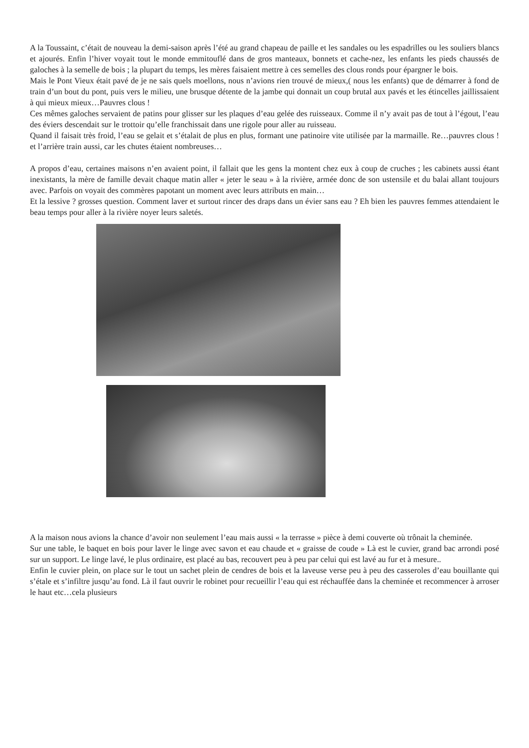A la Toussaint, c’était de nouveau la demi-saison après l’été au grand chapeau de paille et les sandales ou les espadrilles ou les souliers blancs et ajourés. Enfin l’hiver voyait tout le monde emmitouflé dans de gros manteaux, bonnets et cache-nez, les enfants les pieds chaussés de galoches à la semelle de bois ; la plupart du temps, les mères faisaient mettre à ces semelles des clous ronds pour épargner le bois.
Mais le Pont Vieux était pavé de je ne sais quels moellons, nous n’avions rien trouvé de mieux,( nous les enfants) que de démarrer à fond de train d’un bout du pont, puis vers le milieu, une brusque détente de la jambe qui donnait un coup brutal aux pavés et les étincelles jaillissaient à qui mieux mieux…Pauvres clous !
Ces mêmes galoches servaient de patins pour glisser sur les plaques d’eau gelée des ruisseaux. Comme il n’y avait pas de tout à l’égout, l’eau des éviers descendait sur le trottoir qu’elle franchissait dans une rigole pour aller au ruisseau.
Quand il faisait très froid, l’eau se gelait et s’étalait de plus en plus, formant une patinoire vite utilisée par la marmaille. Re…pauvres clous ! et l’arrière train aussi, car les chutes étaient nombreuses…
A propos d’eau, certaines maisons n’en avaient point, il fallait que les gens la montent chez eux à coup de cruches ; les cabinets aussi étant inexistants, la mère de famille devait chaque matin aller « jeter le seau » à la rivière, armée donc de son ustensile et du balai allant toujours avec. Parfois on voyait des commères papotant un moment avec leurs attributs en main…
Et la lessive ? grosses question. Comment laver et surtout rincer des draps dans un évier sans eau ? Eh bien les pauvres femmes attendaient le beau temps pour aller à la rivière noyer leurs saletés.
A la maison nous avions la chance d’avoir non seulement l’eau mais aussi « la terrasse » pièce à demi couverte où trônait la cheminée.
Sur une table, le baquet en bois pour laver le linge avec savon et eau chaude et « graisse de coude » Là est le cuvier, grand bac arrondi posé sur un support. Le linge lavé, le plus ordinaire, est placé au bas, recouvert peu à peu par celui qui est lavé au fur et à mesure..
Enfin le cuvier plein, on place sur le tout un sachet plein de cendres de bois et la laveuse verse peu à peu des casseroles d’eau bouillante qui s’étale et s’infiltre jusqu’au fond. Là il faut ouvrir le robinet pour recueillir l’eau qui est réchauffée dans la cheminée et recommencer à arroser le haut etc…cela plusieurs